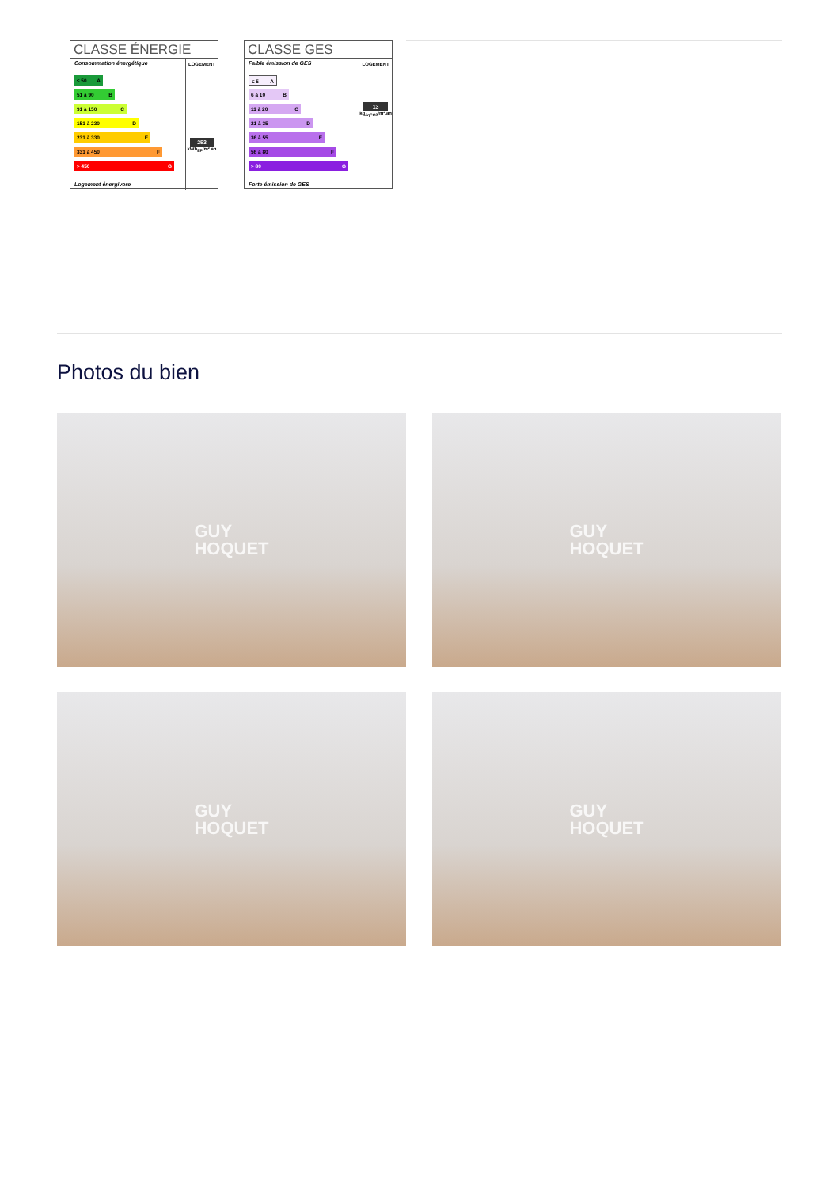CLASSE ÉNERGIE
Consommation énergétique
≤ 50 A
51 à 90 B
91 à 150 C
151 à 230 D
231 à 330 E
331 à 450 F
> 450 G
Logement énergivore
LOGEMENT
253
kWh<sub>EP</sub>/m².an
CLASSE GES
Faible émission de GES
≤ 5 A
6 à 10 B
11 à 20 C
21 à 35 D
36 à 55 E
56 à 80 F
> 80 G
Forte émission de GES
LOGEMENT
13
kg<sub>éqCO2</sub>/m².an
Photos du bien
GUY
HOQUET
GUY
HOQUET
GUY
HOQUET
GUY
HOQUET